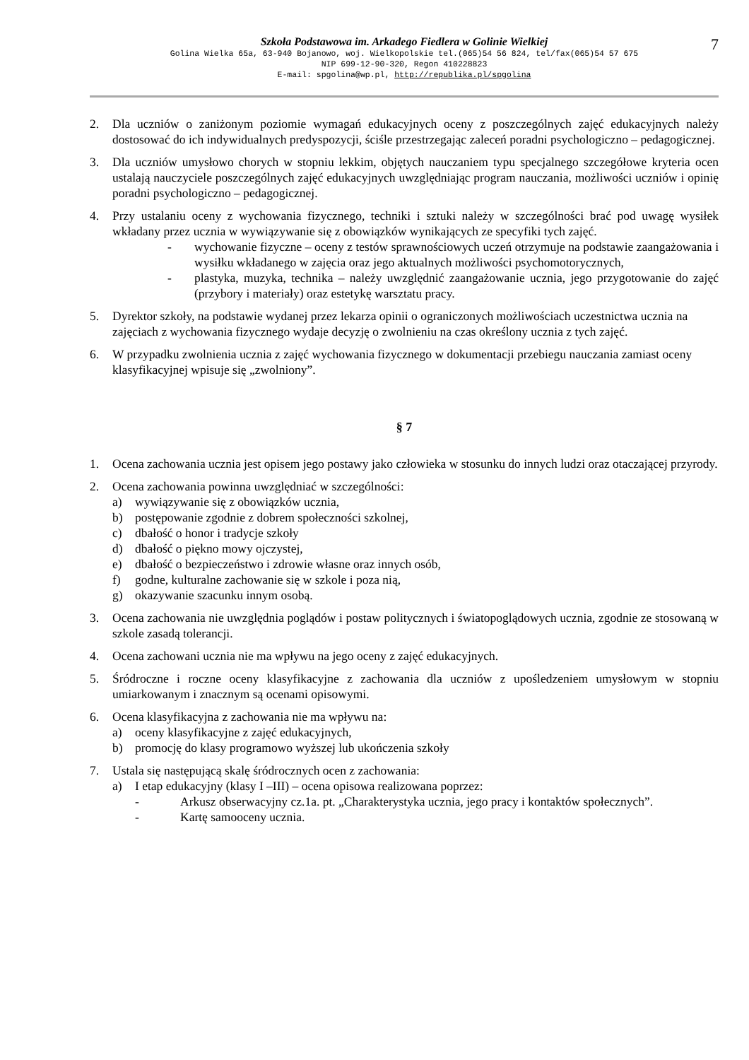Szkoła Podstawowa im. Arkadego Fiedlera w Golinie Wielkiej
7
Golina Wielka 65a, 63-940 Bojanowo, woj. Wielkopolskie tel.(065)54 56 824, tel/fax(065)54 57 675
NIP 699-12-90-320, Regon 410228823
E-mail: spgolina@wp.pl, http://republika.pl/spgolina
2. Dla uczniów o zaniżonym poziomie wymagań edukacyjnych oceny z poszczególnych zajęć edukacyjnych należy dostosować do ich indywidualnych predyspozycji, ściśle przestrzegając zaleceń poradni psychologiczno – pedagogicznej.
3. Dla uczniów umysłowo chorych w stopniu lekkim, objętych nauczaniem typu specjalnego szczegółowe kryteria ocen ustalają nauczyciele poszczególnych zajęć edukacyjnych uwzględniając program nauczania, możliwości uczniów i opinię poradni psychologiczno – pedagogicznej.
4. Przy ustalaniu oceny z wychowania fizycznego, techniki i sztuki należy w szczególności brać pod uwagę wysiłek wkładany przez ucznia w wywiązywanie się z obowiązków wynikających ze specyfiki tych zajęć.
- wychowanie fizyczne – oceny z testów sprawnościowych uczeń otrzymuje na podstawie zaangażowania i wysiłku wkładanego w zajęcia oraz jego aktualnych możliwości psychomotorycznych,
- plastyka, muzyka, technika – należy uwzględnić zaangażowanie ucznia, jego przygotowanie do zajęć (przybory i materiały) oraz estetykę warsztatu pracy.
5. Dyrektor szkoły, na podstawie wydanej przez lekarza opinii o ograniczonych możliwościach uczestnictwa ucznia na zajęciach z wychowania fizycznego wydaje decyzję o zwolnieniu na czas określony ucznia z tych zajęć.
6. W przypadku zwolnienia ucznia z zajęć wychowania fizycznego w dokumentacji przebiegu nauczania zamiast oceny klasyfikacyjnej wpisuje się „zwolniony”.
§ 7
1. Ocena zachowania ucznia jest opisem jego postawy jako człowieka w stosunku do innych ludzi oraz otaczającej przyrody.
2. Ocena zachowania powinna uwzględniać w szczególności:
a) wywiązywanie się z obowiązków ucznia,
b) postępowanie zgodnie z dobrem społeczności szkolnej,
c) dbałość o honor i tradycje szkoły
d) dbałość o piękno mowy ojczystej,
e) dbałość o bezpieczeństwo i zdrowie własne oraz innych osób,
f) godne, kulturalne zachowanie się w szkole i poza nią,
g) okazywanie szacunku innym osobą.
3. Ocena zachowania nie uwzględnia poglądów i postaw politycznych i światopoglądowych ucznia, zgodnie ze stosowaną w szkole zasadą tolerancji.
4. Ocena zachowani ucznia nie ma wpływu na jego oceny z zajęć edukacyjnych.
5. Śródroczne i roczne oceny klasyfikacyjne z zachowania dla uczniów z upośledzeniem umysłowym w stopniu umiarkowanym i znacznym są ocenami opisowymi.
6. Ocena klasyfikacyjna z zachowania nie ma wpływu na:
a) oceny klasyfikacyjne z zajęć edukacyjnych,
b) promocję do klasy programowo wyższej lub ukończenia szkoły
7. Ustala się następującą skalę śródrocznych ocen z zachowania:
a) I etap edukacyjny (klasy I –III) – ocena opisowa realizowana poprzez:
- Arkusz obserwacyjny cz.1a. pt. „Charakterystyka ucznia, jego pracy i kontaktów społecznych”.
- Kartę samooceny ucznia.